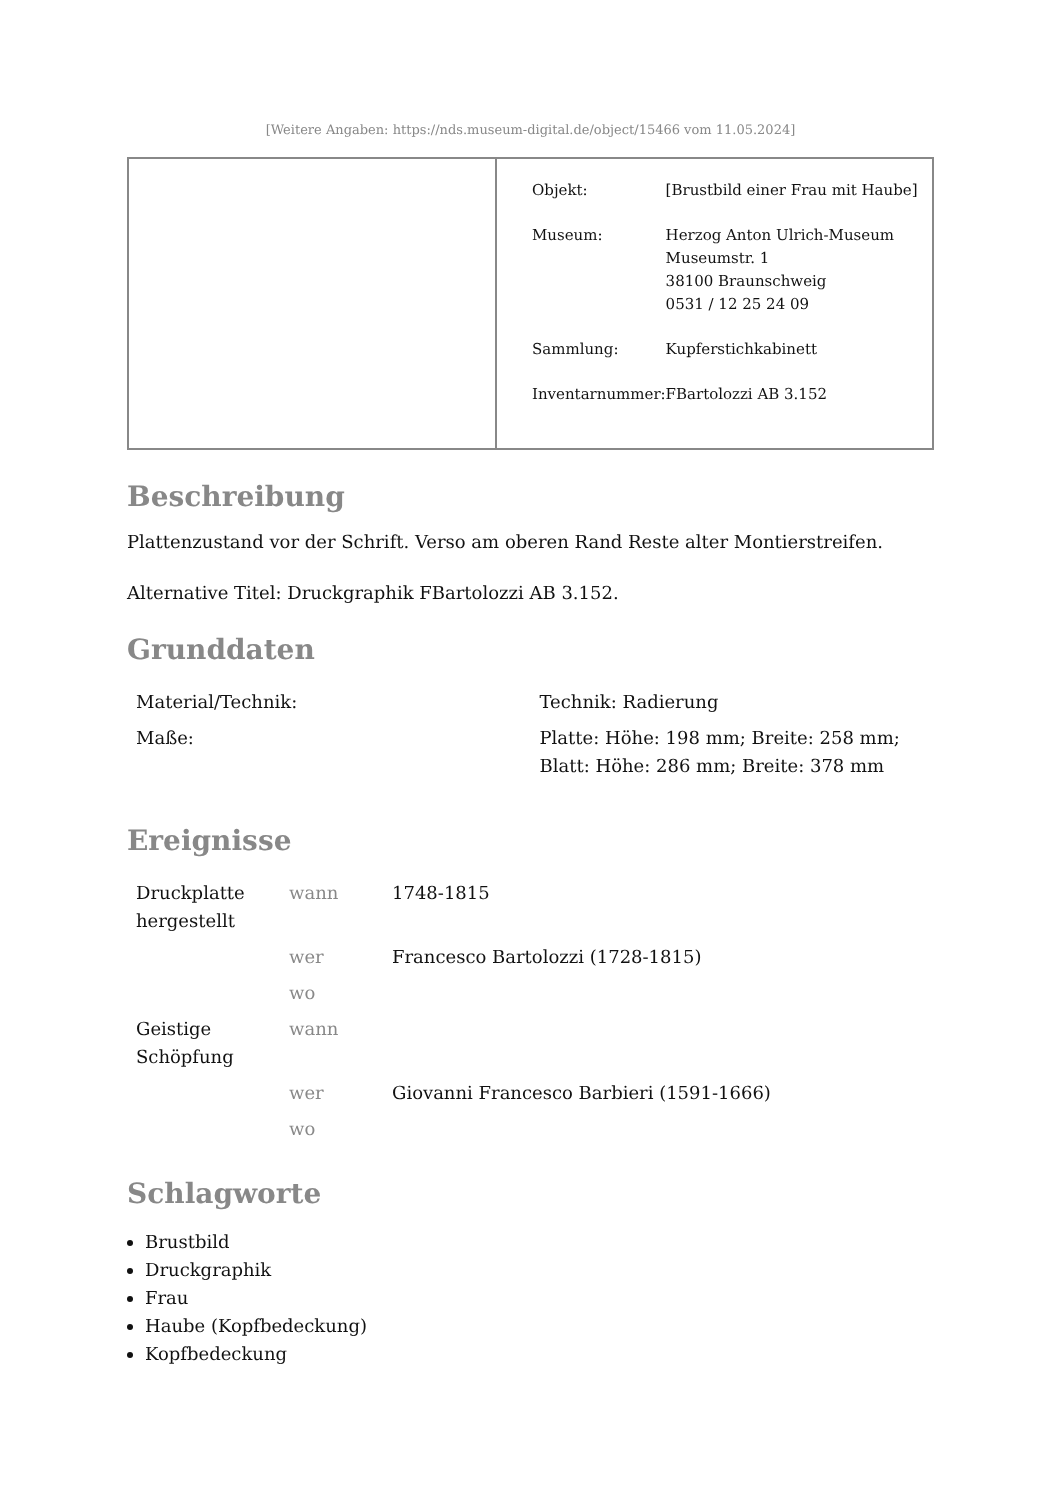[Weitere Angaben: https://nds.museum-digital.de/object/15466 vom 11.05.2024]
| | / Objekt: / [Brustbild einer Frau mit Haube] / / Museum: / Herzog Anton Ulrich-Museum Museumstr. 1 38100 Braunschweig 0531 / 12 25 24 09 / / Sammlung: / Kupferstichkabinett / / Inventarnummer: / FBartolozzi AB 3.152 / |
Beschreibung
Plattenzustand vor der Schrift. Verso am oberen Rand Reste alter Montierstreifen.
Alternative Titel: Druckgraphik FBartolozzi AB 3.152.
Grunddaten
| Material/Technik: | Technik: Radierung |
| Maße: | Platte: Höhe: 198 mm; Breite: 258 mm; Blatt: Höhe: 286 mm; Breite: 378 mm |
Ereignisse
| Druckplatte hergestellt | wann | 1748-1815 |
| | wer | Francesco Bartolozzi (1728-1815) |
| | wo | |
| Geistige Schöpfung | wann | |
| | wer | Giovanni Francesco Barbieri (1591-1666) |
| | wo | |
Schlagworte
Brustbild
Druckgraphik
Frau
Haube (Kopfbedeckung)
Kopfbedeckung